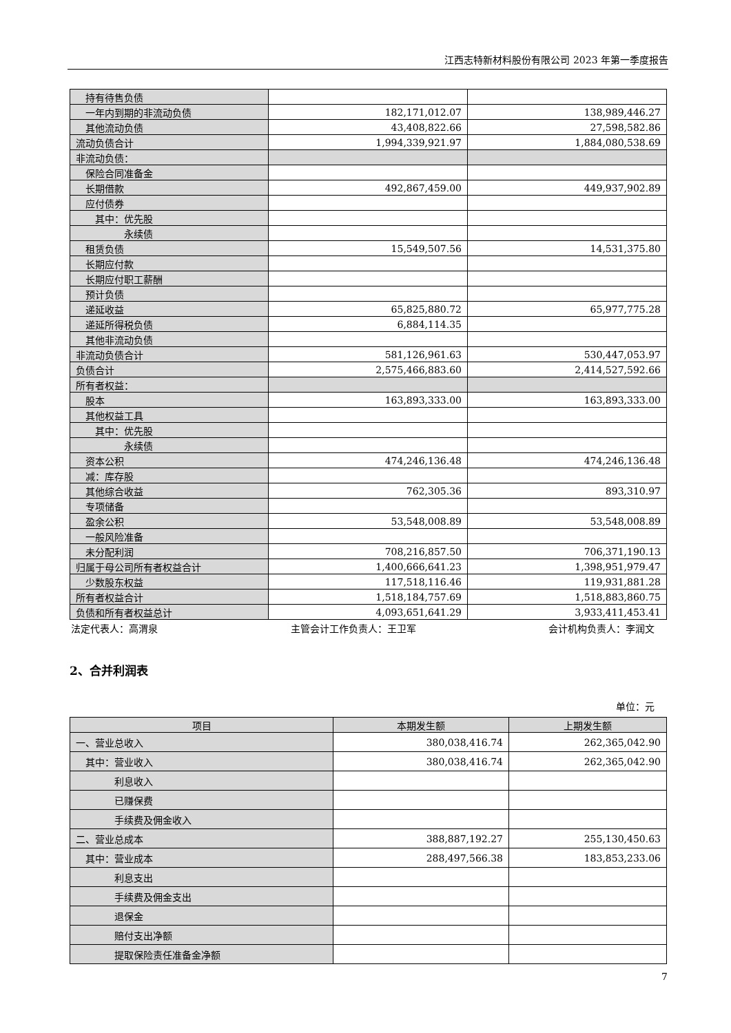江西志特新材料股份有限公司 2023 年第一季度报告
| 持有待售负债 | | |
| 一年内到期的非流动负债 | 182,171,012.07 | 138,989,446.27 |
| 其他流动负债 | 43,408,822.66 | 27,598,582.86 |
| 流动负债合计 | 1,994,339,921.97 | 1,884,080,538.69 |
| 非流动负债： | | |
| 保险合同准备金 | | |
| 长期借款 | 492,867,459.00 | 449,937,902.89 |
| 应付债券 | | |
| 其中：优先股 | | |
| 永续债 | | |
| 租赁负债 | 15,549,507.56 | 14,531,375.80 |
| 长期应付款 | | |
| 长期应付职工薪酬 | | |
| 预计负债 | | |
| 递延收益 | 65,825,880.72 | 65,977,775.28 |
| 递延所得税负债 | 6,884,114.35 | |
| 其他非流动负债 | | |
| 非流动负债合计 | 581,126,961.63 | 530,447,053.97 |
| 负债合计 | 2,575,466,883.60 | 2,414,527,592.66 |
| 所有者权益： | | |
| 股本 | 163,893,333.00 | 163,893,333.00 |
| 其他权益工具 | | |
| 其中：优先股 | | |
| 永续债 | | |
| 资本公积 | 474,246,136.48 | 474,246,136.48 |
| 减：库存股 | | |
| 其他综合收益 | 762,305.36 | 893,310.97 |
| 专项储备 | | |
| 盈余公积 | 53,548,008.89 | 53,548,008.89 |
| 一般风险准备 | | |
| 未分配利润 | 708,216,857.50 | 706,371,190.13 |
| 归属于母公司所有者权益合计 | 1,400,666,641.23 | 1,398,951,979.47 |
| 少数股东权益 | 117,518,116.46 | 119,931,881.28 |
| 所有者权益合计 | 1,518,184,757.69 | 1,518,883,860.75 |
| 负债和所有者权益总计 | 4,093,651,641.29 | 3,933,411,453.41 |
法定代表人：高渭泉 主管会计工作负责人：王卫军 会计机构负责人：李润文
2、合并利润表
单位：元
| 项目 | 本期发生额 | 上期发生额 |
| --- | --- | --- |
| 一、营业总收入 | 380,038,416.74 | 262,365,042.90 |
| 其中：营业收入 | 380,038,416.74 | 262,365,042.90 |
| 利息收入 | | |
| 已赚保费 | | |
| 手续费及佣金收入 | | |
| 二、营业总成本 | 388,887,192.27 | 255,130,450.63 |
| 其中：营业成本 | 288,497,566.38 | 183,853,233.06 |
| 利息支出 | | |
| 手续费及佣金支出 | | |
| 退保金 | | |
| 赔付支出净额 | | |
| 提取保险责任准备金净额 | | |
7